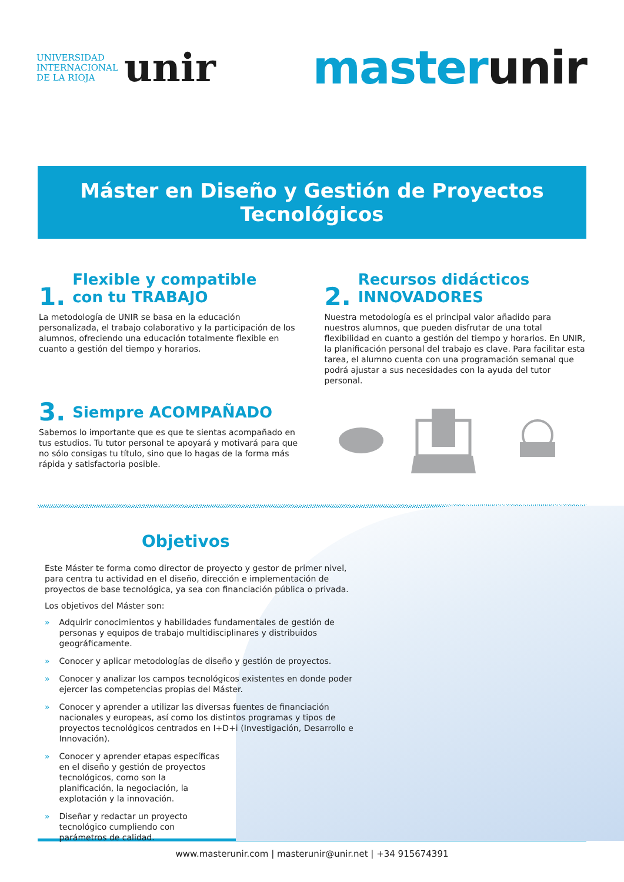UNIVERSIDAD
INTERNACIONAL
DE LA RIOJA
unir
master unir
Máster en Diseño y Gestión de Proyectos Tecnológicos
1. Flexible y compatible
con tu TRABAJO
La metodología de UNIR se basa en la educación personalizada, el trabajo colaborativo y la participación de los alumnos, ofreciendo una educación totalmente flexible en cuanto a gestión del tiempo y horarios.
2. Recursos didácticos
INNOVADORES
Nuestra metodología es el principal valor añadido para nuestros alumnos, que pueden disfrutar de una total flexibilidad en cuanto a gestión del tiempo y horarios. En UNIR, la planificación personal del trabajo es clave. Para facilitar esta tarea, el alumno cuenta con una programación semanal que podrá ajustar a sus necesidades con la ayuda del tutor personal.
3. Siempre ACOMPAÑADO
Sabemos lo importante que es que te sientas acompañado en tus estudios. Tu tutor personal te apoyará y motivará para que no sólo consigas tu título, sino que lo hagas de la forma más rápida y satisfactoria posible.
Objetivos
Este Máster te forma como director de proyecto y gestor de primer nivel, para centra tu actividad en el diseño, dirección e implementación de proyectos de base tecnológica, ya sea con financiación pública o privada.
Los objetivos del Máster son:
» Adquirir conocimientos y habilidades fundamentales de gestión de personas y equipos de trabajo multidisciplinares y distribuidos geográficamente.
» Conocer y aplicar metodologías de diseño y gestión de proyectos.
» Conocer y analizar los campos tecnológicos existentes en donde poder ejercer las competencias propias del Máster.
» Conocer y aprender a utilizar las diversas fuentes de financiación nacionales y europeas, así como los distintos programas y tipos de proyectos tecnológicos centrados en I+D+i (Investigación, Desarrollo e Innovación).
» Conocer y aprender etapas específicas en el diseño y gestión de proyectos tecnológicos, como son la planificación, la negociación, la explotación y la innovación.
» Diseñar y redactar un proyecto tecnológico cumpliendo con parámetros de calidad.
www.masterunir.com | masterunir@unir.net | +34 915674391